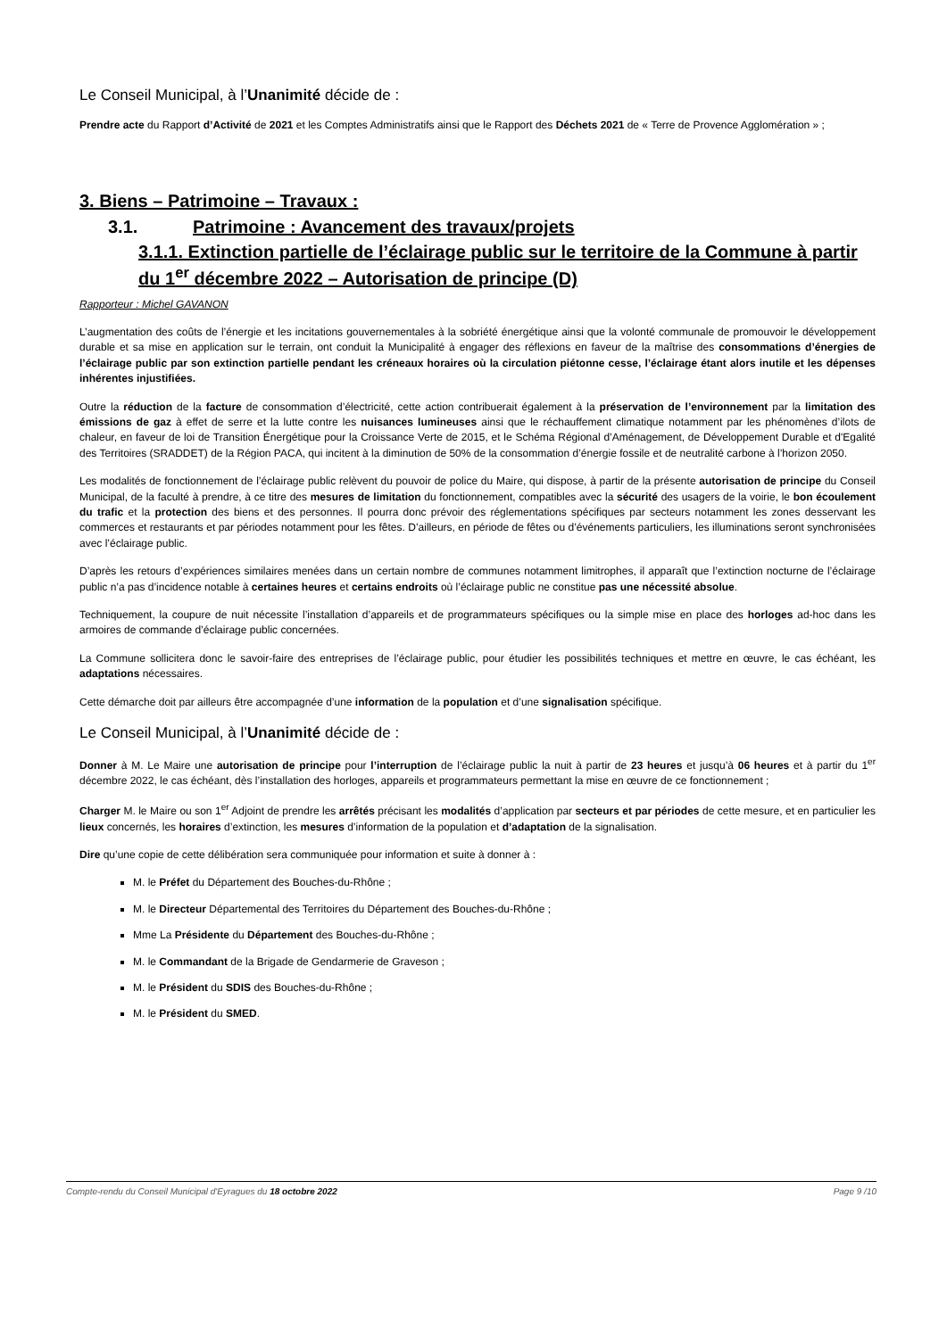Le Conseil Municipal, à l’Unanimité décide de :
Prendre acte du Rapport d’Activité de 2021 et les Comptes Administratifs ainsi que le Rapport des Déchets 2021 de « Terre de Provence Agglomération » ;
3. Biens – Patrimoine – Travaux :
3.1. Patrimoine : Avancement des travaux/projets
3.1.1. Extinction partielle de l’éclairage public sur le territoire de la Commune à partir du 1<sup>er</sup> décembre 2022 – Autorisation de principe (D)
Rapporteur : Michel GAVANON
L’augmentation des coûts de l’énergie et les incitations gouvernementales à la sobriété énergétique ainsi que la volonté communale de promouvoir le développement durable et sa mise en application sur le terrain, ont conduit la Municipalité à engager des réflexions en faveur de la maîtrise des consommations d’énergies de l’éclairage public par son extinction partielle pendant les créneaux horaires où la circulation piétonne cesse, l’éclairage étant alors inutile et les dépenses inhérentes injustifiées.
Outre la réduction de la facture de consommation d’électricité, cette action contribuerait également à la préservation de l’environnement par la limitation des émissions de gaz à effet de serre et la lutte contre les nuisances lumineuses ainsi que le réchauffement climatique notamment par les phénomènes d’ilots de chaleur, en faveur de loi de Transition Énergétique pour la Croissance Verte de 2015, et le Schéma Régional d’Aménagement, de Développement Durable et d'Egalité des Territoires (SRADDET) de la Région PACA, qui incitent à la diminution de 50% de la consommation d’énergie fossile et de neutralité carbone à l’horizon 2050.
Les modalités de fonctionnement de l’éclairage public relèvent du pouvoir de police du Maire, qui dispose, à partir de la présente autorisation de principe du Conseil Municipal, de la faculté à prendre, à ce titre des mesures de limitation du fonctionnement, compatibles avec la sécurité des usagers de la voirie, le bon écoulement du trafic et la protection des biens et des personnes. Il pourra donc prévoir des réglementations spécifiques par secteurs notamment les zones desservant les commerces et restaurants et par périodes notamment pour les fêtes. D’ailleurs, en période de fêtes ou d’événements particuliers, les illuminations seront synchronisées avec l’éclairage public.
D’après les retours d’expériences similaires menées dans un certain nombre de communes notamment limitrophes, il apparaît que l’extinction nocturne de l’éclairage public n’a pas d’incidence notable à certaines heures et certains endroits où l’éclairage public ne constitue pas une nécessité absolue.
Techniquement, la coupure de nuit nécessite l’installation d’appareils et de programmateurs spécifiques ou la simple mise en place des horloges ad-hoc dans les armoires de commande d’éclairage public concernées.
La Commune sollicitera donc le savoir-faire des entreprises de l’éclairage public, pour étudier les possibilités techniques et mettre en œuvre, le cas échéant, les adaptations nécessaires.
Cette démarche doit par ailleurs être accompagnée d’une information de la population et d’une signalisation spécifique.
Le Conseil Municipal, à l’Unanimité décide de :
Donner à M. Le Maire une autorisation de principe pour l’interruption de l’éclairage public la nuit à partir de 23 heures et jusqu’à 06 heures et à partir du 1<sup>er</sup> décembre 2022, le cas échéant, dès l’installation des horloges, appareils et programmateurs permettant la mise en œuvre de ce fonctionnement ;
Charger M. le Maire ou son 1<sup>er</sup> Adjoint de prendre les arrêtés précisant les modalités d’application par secteurs et par périodes de cette mesure, et en particulier les lieux concernés, les horaires d’extinction, les mesures d’information de la population et d’adaptation de la signalisation.
Dire qu’une copie de cette délibération sera communiquée pour information et suite à donner à :
M. le Préfet du Département des Bouches-du-Rhône ;
M. le Directeur Départemental des Territoires du Département des Bouches-du-Rhône ;
Mme La Présidente du Département des Bouches-du-Rhône ;
M. le Commandant de la Brigade de Gendarmerie de Graveson ;
M. le Président du SDIS des Bouches-du-Rhône ;
M. le Président du SMED.
Compte-rendu du Conseil Municipal d'Eyragues du 18 octobre 2022 Page 9 /10